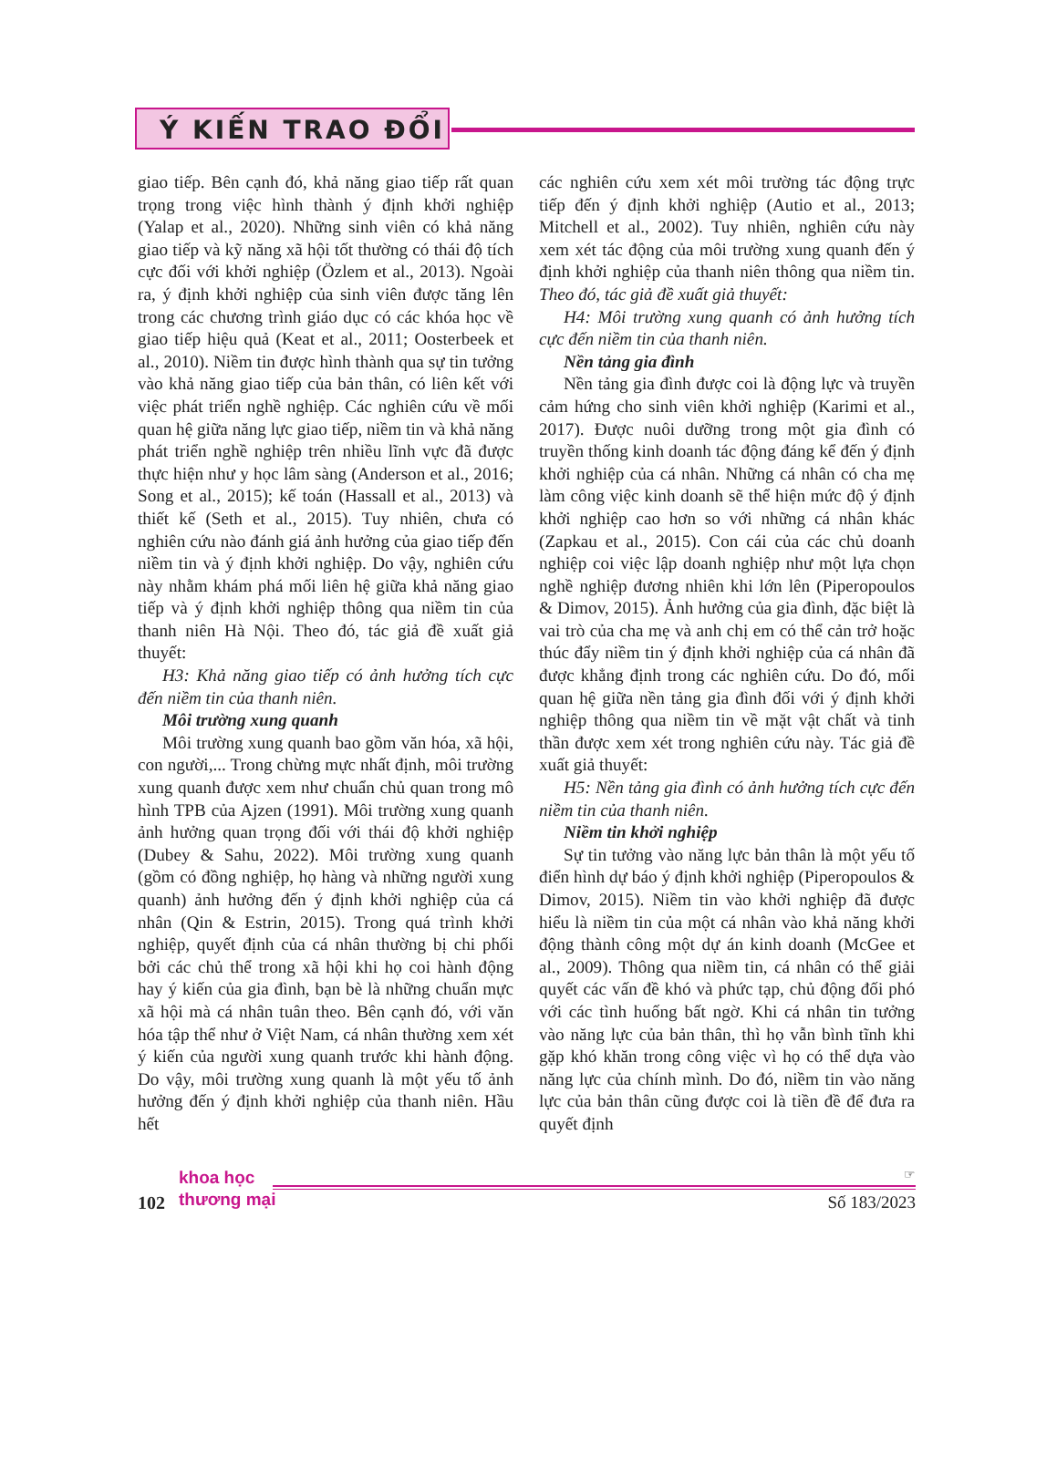Ý KIẾN TRAO ĐỔI
giao tiếp. Bên cạnh đó, khả năng giao tiếp rất quan trọng trong việc hình thành ý định khởi nghiệp (Yalap et al., 2020). Những sinh viên có khả năng giao tiếp và kỹ năng xã hội tốt thường có thái độ tích cực đối với khởi nghiệp (Özlem et al., 2013). Ngoài ra, ý định khởi nghiệp của sinh viên được tăng lên trong các chương trình giáo dục có các khóa học về giao tiếp hiệu quả (Keat et al., 2011; Oosterbeek et al., 2010). Niềm tin được hình thành qua sự tin tưởng vào khả năng giao tiếp của bản thân, có liên kết với việc phát triển nghề nghiệp. Các nghiên cứu về mối quan hệ giữa năng lực giao tiếp, niềm tin và khả năng phát triển nghề nghiệp trên nhiều lĩnh vực đã được thực hiện như y học lâm sàng (Anderson et al., 2016; Song et al., 2015); kế toán (Hassall et al., 2013) và thiết kế (Seth et al., 2015). Tuy nhiên, chưa có nghiên cứu nào đánh giá ảnh hưởng của giao tiếp đến niềm tin và ý định khởi nghiệp. Do vậy, nghiên cứu này nhằm khám phá mối liên hệ giữa khả năng giao tiếp và ý định khởi nghiệp thông qua niềm tin của thanh niên Hà Nội. Theo đó, tác giả đề xuất giả thuyết:
H3: Khả năng giao tiếp có ảnh hưởng tích cực đến niềm tin của thanh niên.
Môi trường xung quanh
Môi trường xung quanh bao gồm văn hóa, xã hội, con người,... Trong chừng mực nhất định, môi trường xung quanh được xem như chuẩn chủ quan trong mô hình TPB của Ajzen (1991). Môi trường xung quanh ảnh hưởng quan trọng đối với thái độ khởi nghiệp (Dubey & Sahu, 2022). Môi trường xung quanh (gồm có đồng nghiệp, họ hàng và những người xung quanh) ảnh hưởng đến ý định khởi nghiệp của cá nhân (Qin & Estrin, 2015). Trong quá trình khởi nghiệp, quyết định của cá nhân thường bị chi phối bởi các chủ thể trong xã hội khi họ coi hành động hay ý kiến của gia đình, bạn bè là những chuẩn mực xã hội mà cá nhân tuân theo. Bên cạnh đó, với văn hóa tập thể như ở Việt Nam, cá nhân thường xem xét ý kiến của người xung quanh trước khi hành động. Do vậy, môi trường xung quanh là một yếu tố ảnh hưởng đến ý định khởi nghiệp của thanh niên. Hầu hết
các nghiên cứu xem xét môi trường tác động trực tiếp đến ý định khởi nghiệp (Autio et al., 2013; Mitchell et al., 2002). Tuy nhiên, nghiên cứu này xem xét tác động của môi trường xung quanh đến ý định khởi nghiệp của thanh niên thông qua niềm tin. Theo đó, tác giả đề xuất giả thuyết:
H4: Môi trường xung quanh có ảnh hưởng tích cực đến niềm tin của thanh niên.
Nền tảng gia đình
Nền tảng gia đình được coi là động lực và truyền cảm hứng cho sinh viên khởi nghiệp (Karimi et al., 2017). Được nuôi dưỡng trong một gia đình có truyền thống kinh doanh tác động đáng kể đến ý định khởi nghiệp của cá nhân. Những cá nhân có cha mẹ làm công việc kinh doanh sẽ thể hiện mức độ ý định khởi nghiệp cao hơn so với những cá nhân khác (Zapkau et al., 2015). Con cái của các chủ doanh nghiệp coi việc lập doanh nghiệp như một lựa chọn nghề nghiệp đương nhiên khi lớn lên (Piperopoulos & Dimov, 2015). Ảnh hưởng của gia đình, đặc biệt là vai trò của cha mẹ và anh chị em có thể cản trở hoặc thúc đẩy niềm tin ý định khởi nghiệp của cá nhân đã được khẳng định trong các nghiên cứu. Do đó, mối quan hệ giữa nền tảng gia đình đối với ý định khởi nghiệp thông qua niềm tin về mặt vật chất và tinh thần được xem xét trong nghiên cứu này. Tác giả đề xuất giả thuyết:
H5: Nền tảng gia đình có ảnh hưởng tích cực đến niềm tin của thanh niên.
Niềm tin khởi nghiệp
Sự tin tưởng vào năng lực bản thân là một yếu tố điển hình dự báo ý định khởi nghiệp (Piperopoulos & Dimov, 2015). Niềm tin vào khởi nghiệp đã được hiểu là niềm tin của một cá nhân vào khả năng khởi động thành công một dự án kinh doanh (McGee et al., 2009). Thông qua niềm tin, cá nhân có thể giải quyết các vấn đề khó và phức tạp, chủ động đối phó với các tình huống bất ngờ. Khi cá nhân tin tưởng vào năng lực của bản thân, thì họ vẫn bình tĩnh khi gặp khó khăn trong công việc vì họ có thể dựa vào năng lực của chính mình. Do đó, niềm tin vào năng lực của bản thân cũng được coi là tiền đề để đưa ra quyết định
102
khoa học
thương mại
☞
Số 183/2023